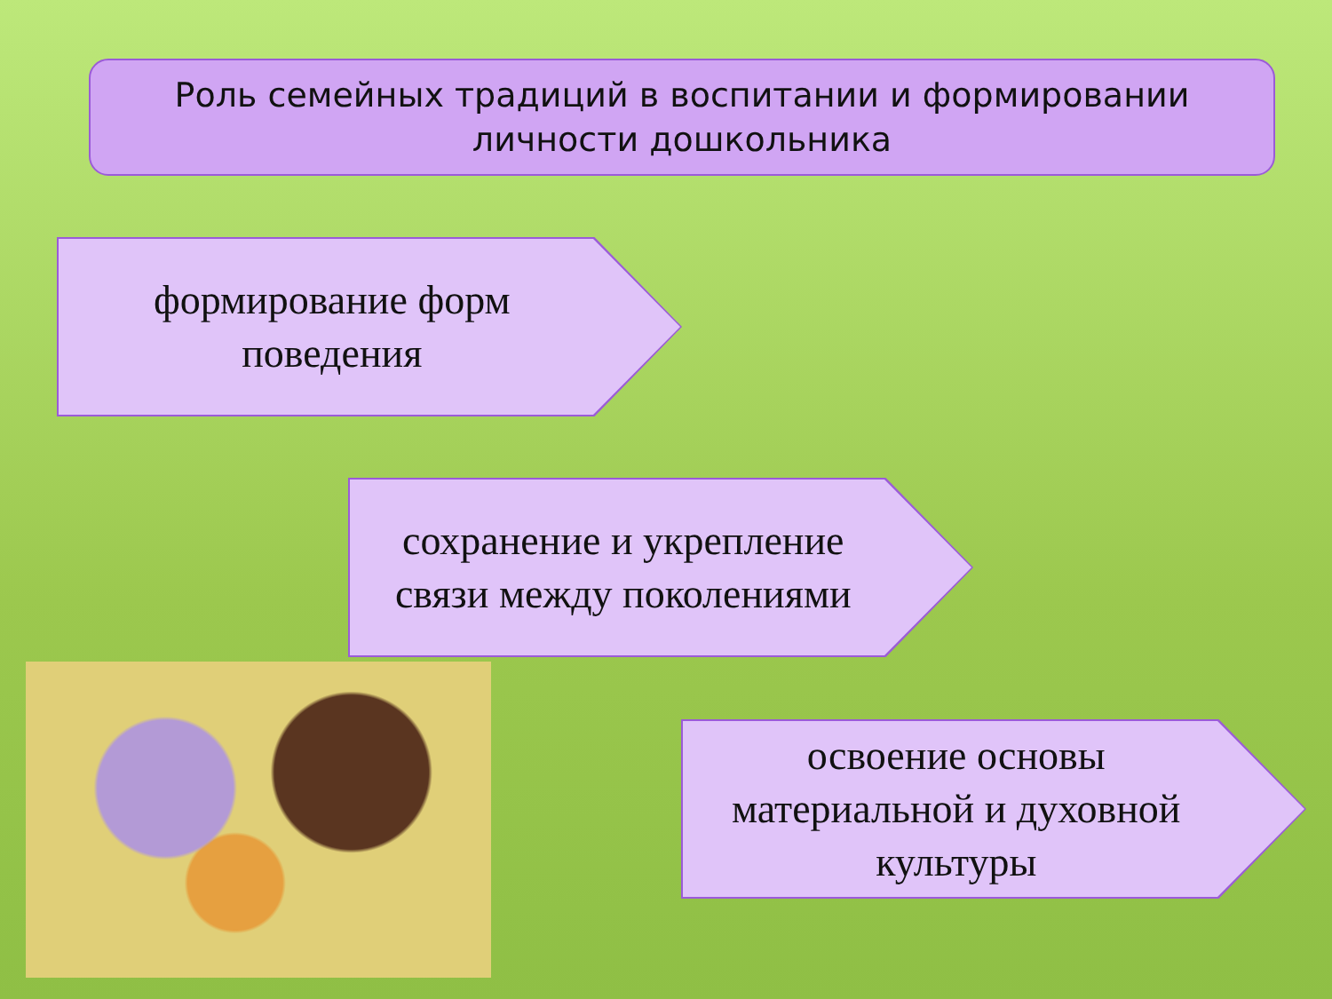Роль семейных традиций в воспитании и формировании
личности дошкольника
формирование форм
поведения
сохранение и укрепление
связи между поколениями
освоение основы
материальной и духовной
культуры